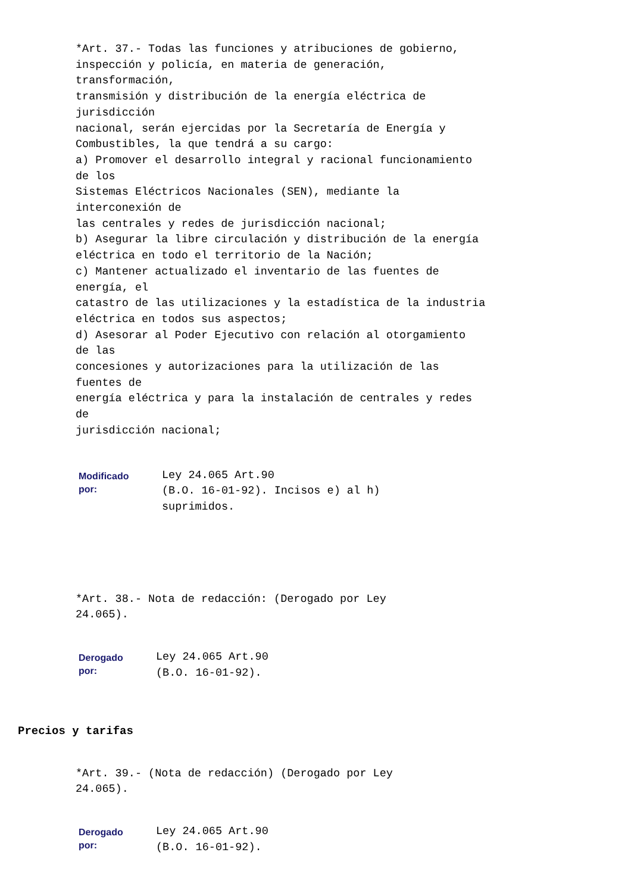*Art. 37.- Todas las funciones y atribuciones de gobierno, inspección y policía, en materia de generación, transformación, transmisión y distribución de la energía eléctrica de jurisdicción nacional, serán ejercidas por la Secretaría de Energía y Combustibles, la que tendrá a su cargo: a) Promover el desarrollo integral y racional funcionamiento de los Sistemas Eléctricos Nacionales (SEN), mediante la interconexión de las centrales y redes de jurisdicción nacional; b) Asegurar la libre circulación y distribución de la energía eléctrica en todo el territorio de la Nación; c) Mantener actualizado el inventario de las fuentes de energía, el catastro de las utilizaciones y la estadística de la industria eléctrica en todos sus aspectos; d) Asesorar al Poder Ejecutivo con relación al otorgamiento de las concesiones y autorizaciones para la utilización de las fuentes de energía eléctrica y para la instalación de centrales y redes de jurisdicción nacional;
Modificado
por:
Ley 24.065 Art.90 (B.O. 16-01-92). Incisos e) al h) suprimidos.
*Art. 38.- Nota de redacción: (Derogado por Ley 24.065).
Derogado
por:
Ley 24.065 Art.90 (B.O. 16-01-92).
Precios y tarifas
*Art. 39.- (Nota de redacción) (Derogado por Ley 24.065).
Derogado
por:
Ley 24.065 Art.90 (B.O. 16-01-92).